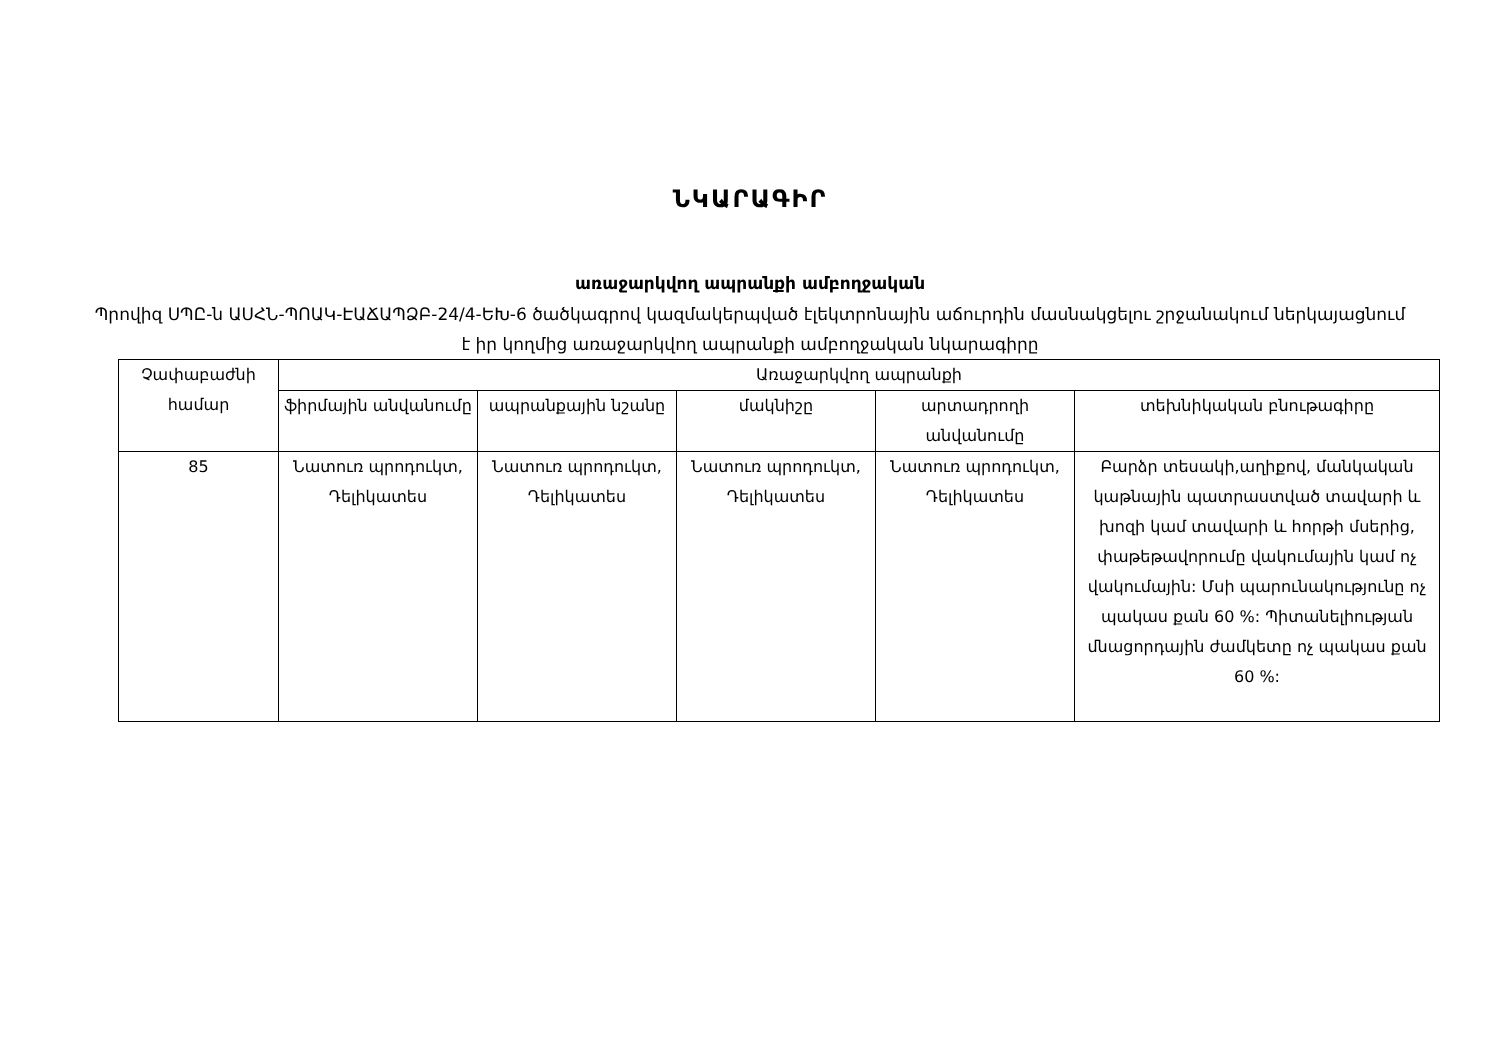ՆԿԱՐԱԳԻՐ
առաջարկվող ապրանքի ամբողջական
Պրովիզ ՍՊԸ-ն ԱՍՀՆ-ՊՈԱԿ-ԷԱՃԱՊՁԲ-24/4-ԵԽ-6 ծածկագրով կազմակերպված էլեկտրոնային աճուրդին մասնակցելու շրջանակում ներկայացնում է իր կողմից առաջարկվող ապրանքի ամբողջական նկարագիրը
| Չափաբաժնի համար | Առաջարկվող ապրանքի | | | | |
| --- | --- | --- | --- | --- | --- |
| | ֆիրմային անվանումը | ապրանքային նշանը | մակնիշը | արտադրողի անվանումը | տեխնիկական բնութագիրը |
| 85 | Նատուռ պրոդուկտ, Դելիկատես | Նատուռ պրոդուկտ, Դելիկատես | Նատուռ պրոդուկտ, Դելիկատես | Նատուռ պրոդուկտ, Դելիկատես | Բարձր տեսակի,աղիքով, մանկական կաթնային պատրաստված տավարի և խոզի կամ տավարի և հորթի մսերից, փաթեթավորումը վակումային կամ ոչ վակումային: Մսի պարունակությունը ոչ պակաս քան 60 %: Պիտանելիության մնացորդային ժամկետը ոչ պակաս քան 60 %: |